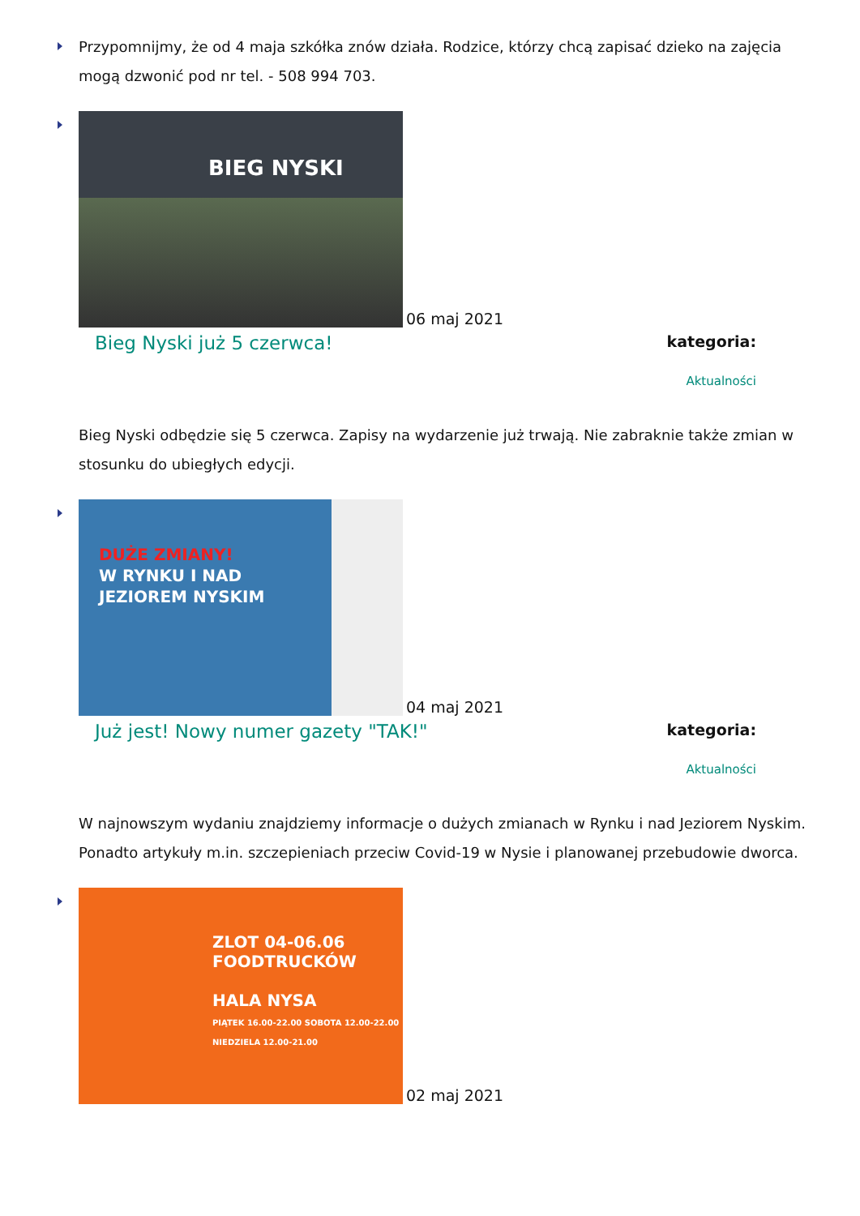Przypomnijmy, że od 4 maja szkółka znów działa. Rodzice, którzy chcą zapisać dzieko na zajęcia mogą dzwonić pod nr tel. - 508 994 703.
BIEG NYSKI
06 maj 2021
Bieg Nyski już 5 czerwca!
kategoria:
Aktualności
Bieg Nyski odbędzie się 5 czerwca. Zapisy na wydarzenie już trwają. Nie zabraknie także zmian w stosunku do ubiegłych edycji.
DUŻE ZMIANY!
W RYNKU I NAD
JEZIOREM NYSKIM
04 maj 2021
Już jest! Nowy numer gazety "TAK!"
kategoria:
Aktualności
W najnowszym wydaniu znajdziemy informacje o dużych zmianach w Rynku i nad Jeziorem Nyskim. Ponadto artykuły m.in. szczepieniach przeciw Covid-19 w Nysie i planowanej przebudowie dworca.
ZLOT 04-06.06
FOODTRUCKÓW
HALA NYSA
PIĄTEK 16.00-22.00 SOBOTA 12.00-22.00 NIEDZIELA 12.00-21.00
02 maj 2021